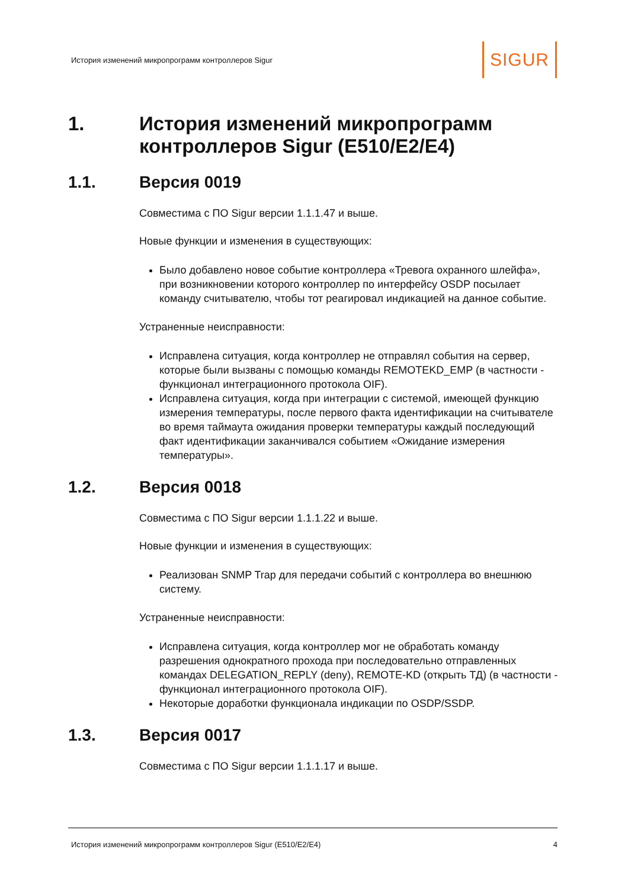История изменений микропрограмм контроллеров Sigur SIGUR
1. История изменений микропрограмм контроллеров Sigur (E510/E2/E4)
1.1. Версия 0019
Совместима с ПО Sigur версии 1.1.1.47 и выше.
Новые функции и изменения в существующих:
Было добавлено новое событие контроллера «Тревога охранного шлейфа», при возникновении которого контроллер по интерфейсу OSDP посылает команду считывателю, чтобы тот реагировал индикацией на данное событие.
Устраненные неисправности:
Исправлена ситуация, когда контроллер не отправлял события на сервер, которые были вызваны с помощью команды REMOTEKD_EMP (в частности - функционал интеграционного протокола OIF).
Исправлена ситуация, когда при интеграции с системой, имеющей функцию измерения температуры, после первого факта идентификации на считывателе во время таймаута ожидания проверки температуры каждый последующий факт идентификации заканчивался событием «Ожидание измерения температуры».
1.2. Версия 0018
Совместима с ПО Sigur версии 1.1.1.22 и выше.
Новые функции и изменения в существующих:
Реализован SNMP Trap для передачи событий с контроллера во внешнюю систему.
Устраненные неисправности:
Исправлена ситуация, когда контроллер мог не обработать команду разрешения однократного прохода при последовательно отправленных командах DELEGATION_REPLY (deny), REMOTE-KD (открыть ТД) (в частности - функционал интеграционного протокола OIF).
Некоторые доработки функционала индикации по OSDP/SSDP.
1.3. Версия 0017
Совместима с ПО Sigur версии 1.1.1.17 и выше.
История изменений микропрограмм контроллеров Sigur (E510/E2/E4) 4